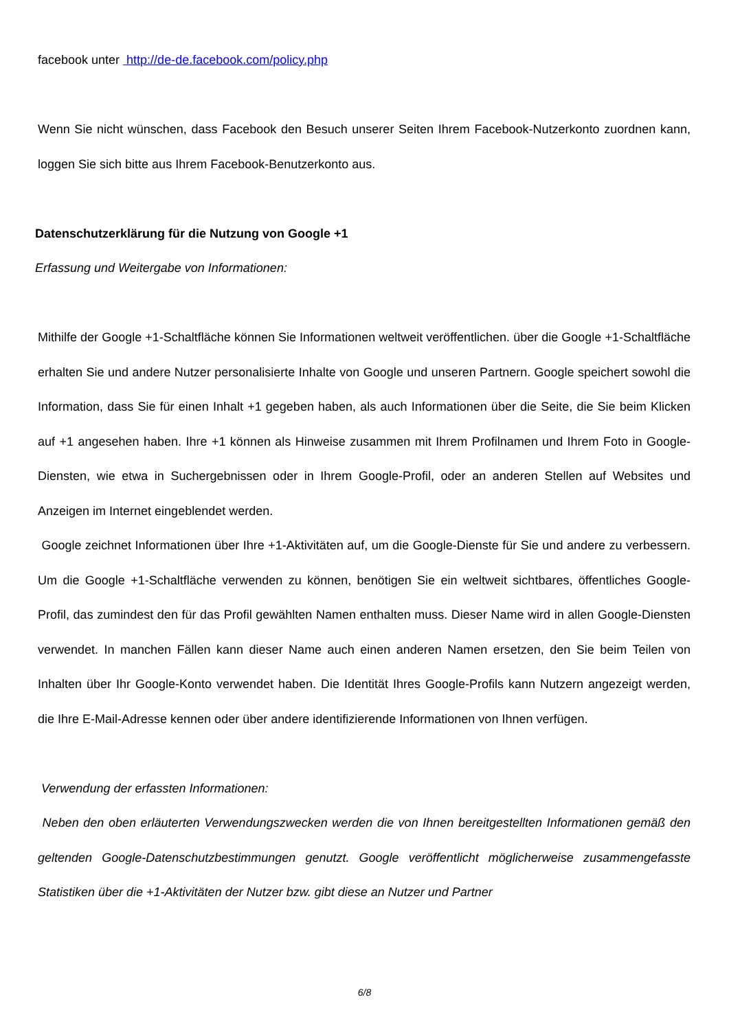facebook unter http://de-de.facebook.com/policy.php
Wenn Sie nicht wünschen, dass Facebook den Besuch unserer Seiten Ihrem Facebook-Nutzerkonto zuordnen kann, loggen Sie sich bitte aus Ihrem Facebook-Benutzerkonto aus.
Datenschutzerklärung für die Nutzung von Google +1
Erfassung und Weitergabe von Informationen:
Mithilfe der Google +1-Schaltfläche können Sie Informationen weltweit veröffentlichen. über die Google +1-Schaltfläche erhalten Sie und andere Nutzer personalisierte Inhalte von Google und unseren Partnern. Google speichert sowohl die Information, dass Sie für einen Inhalt +1 gegeben haben, als auch Informationen über die Seite, die Sie beim Klicken auf +1 angesehen haben. Ihre +1 können als Hinweise zusammen mit Ihrem Profilnamen und Ihrem Foto in Google-Diensten, wie etwa in Suchergebnissen oder in Ihrem Google-Profil, oder an anderen Stellen auf Websites und Anzeigen im Internet eingeblendet werden.
Google zeichnet Informationen über Ihre +1-Aktivitäten auf, um die Google-Dienste für Sie und andere zu verbessern. Um die Google +1-Schaltfläche verwenden zu können, benötigen Sie ein weltweit sichtbares, öffentliches Google-Profil, das zumindest den für das Profil gewählten Namen enthalten muss. Dieser Name wird in allen Google-Diensten verwendet. In manchen Fällen kann dieser Name auch einen anderen Namen ersetzen, den Sie beim Teilen von Inhalten über Ihr Google-Konto verwendet haben. Die Identität Ihres Google-Profils kann Nutzern angezeigt werden, die Ihre E-Mail-Adresse kennen oder über andere identifizierende Informationen von Ihnen verfügen.
Verwendung der erfassten Informationen:
Neben den oben erläuterten Verwendungszwecken werden die von Ihnen bereitgestellten Informationen gemäß den geltenden Google-Datenschutzbestimmungen genutzt. Google veröffentlicht möglicherweise zusammengefasste Statistiken über die +1-Aktivitäten der Nutzer bzw. gibt diese an Nutzer und Partner
6/8